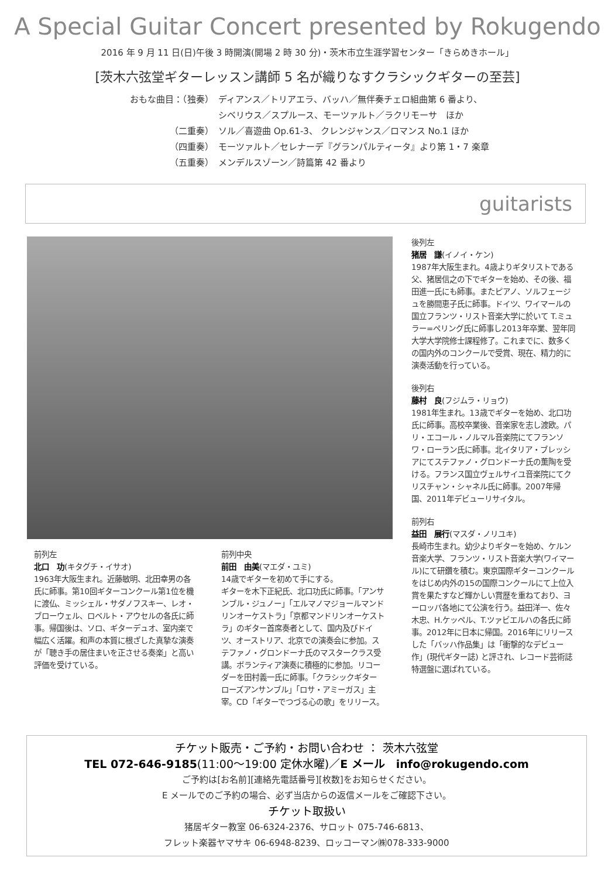A Special Guitar Concert presented by Rokugendo
2016 年 9 月 11 日(日)午後 3 時開演(開場 2 時 30 分)・茨木市立生涯学習センター「きらめきホール」
[茨木六弦堂ギターレッスン講師 5 名が織りなすクラシックギターの至芸]
おもな曲目：（独奏） ディアンス／トリアエラ、バッハ／無伴奏チェロ組曲第 6 番より、
シベリウス／スプルース、モーツァルト／ラクリモーサ　ほか
（二重奏） ソル／喜遊曲 Op.61-3、 クレンジャンス／ロマンス No.1 ほか
（四重奏） モーツァルト／セレナーデ『グランパルティータ』より第 1・7 楽章
（五重奏） メンデルスゾーン／詩篇第 42 番より
guitarists
前列左
北口　功(キタグチ・イサオ)
1963年大阪生まれ。近藤敏明、北田幸男の各氏に師事。第10回ギターコンクール第1位を機に渡仏、ミッシェル・サダノフスキー、レオ・ブローウェル、ロベルト・アウセルの各氏に師事。帰国後は、ソロ、ギターデュオ、室内楽で幅広く活躍。和声の本質に根ざした真摯な演奏が「聴き手の居住まいを正させる奏楽」と高い評価を受けている。
前列中央
前田　由美(マエダ・ユミ)
14歳でギターを初めて手にする。
ギターを木下正紀氏、北口功氏に師事。「アンサンブル・ジュノー」「エルマノマジョールマンドリンオーケストラ」「京都マンドリンオーケストラ」のギター首席奏者として、国内及びドイツ、オーストリア、北京での演奏会に参加。ステファノ・グロンドーナ氏のマスタークラス受講。ボランティア演奏に積極的に参加。リコーダーを田村義一氏に師事。「クラシックギター　ローズアンサンブル」「ロサ・アミーガス」主宰。CD「ギターでつづる心の歌」をリリース。
後列左
猪居　謙(イノイ・ケン)
1987年大阪生まれ。4歳よりギタリストである父、猪居信之の下でギターを始め、その後、福田進一氏にも師事。またピアノ、ソルフェージュを勝間恵子氏に師事。ドイツ、ワイマールの国立フランツ・リスト音楽大学に於いて T.ミュラー=ペリング氏に師事し2013年卒業、翌年同大学大学院修士課程修了。これまでに、数多くの国内外のコンクールで受賞、現在、精力的に演奏活動を行っている。
後列右
藤村　良(フジムラ・リョウ)
1981年生まれ。13歳でギターを始め、北口功氏に師事。高校卒業後、音楽家を志し渡欧。パリ・エコール・ノルマル音楽院にてフランソワ・ローラン氏に師事。北イタリア・ブレッシアにてステファノ・グロンドーナ氏の薫陶を受ける。フランス国立ヴェルサイユ音楽院にてクリスチャン・シャネル氏に師事。2007年帰国、2011年デビューリサイタル。
前列右
益田　展行(マスダ・ノリユキ)
長崎市生まれ。幼少よりギターを始め、ケルン音楽大学、フランツ・リスト音楽大学(ワイマール)にて研鑽を積む。東京国際ギターコンクールをはじめ内外の15の国際コンクールにて上位入賞を果たすなど輝かしい賞歴を重ねており、ヨーロッパ各地にて公演を行う。益田洋一、佐々木忠、H.ケッペル、T.ツァビエルハの各氏に師事。2012年に日本に帰国。2016年にリリースした「バッハ作品集」は「衝撃的なデビュー作」(現代ギター誌) と評され、レコード芸術誌特選盤に選ばれている。
チケット販売・ご予約・お問い合わせ ： 茨木六弦堂
TEL 072-646-9185(11:00〜19:00 定休水曜)／E メール　info@rokugendo.com
ご予約は[お名前][連絡先電話番号][枚数]をお知らせください。
E メールでのご予約の場合、必ず当店からの返信メールをご確認下さい。
チケット取扱い
猪居ギター教室 06-6324-2376、サロット 075-746-6813、
フレット楽器ヤマサキ 06-6948-8239、ロッコーマン㈱078-333-9000